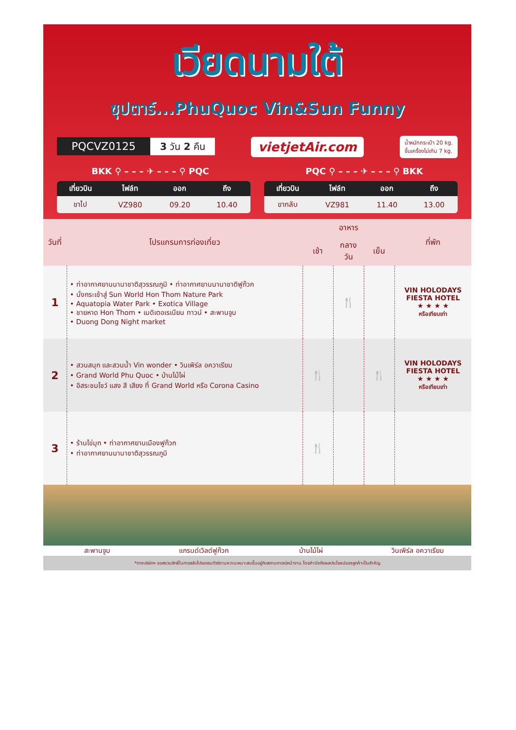เวียดนามใต้
ซุปตาร์...PhuQuoc Vin&Sun Funny
PQCVZ0125 3 วัน 2 คืน vietjetAir.com น้ำหนักกระเป๋า 20 kg.
ขึ้นเครื่องไม่เกิน 7 kg.
BKK ⚲ – – – ✈ – – – ⚲ PQC PQC ⚲ – – – ✈ – – – ⚲ BKK
| เที่ยวบิน | ไฟล์ท | ออก | ถึง |
| --- | --- | --- | --- |
| ขาไป | VZ980 | 09.20 | 10.40 |
| เที่ยวบิน | ไฟล์ท | ออก | ถึง |
| --- | --- | --- | --- |
| ขากลับ | VZ981 | 11.40 | 13.00 |
| วันที่ | โปรแกรมการท่องเที่ยว | อาหาร | | | ที่พัก |
| --- | --- | --- | --- | --- | --- |
| | | เช้า | กลางวัน | เย็น | |
| 1 | • ท่าอากาศยานนานาชาติสุวรรณภูมิ • ท่าอากาศยานนานาชาติฟูก๊วก • นั่งกระเช้าสู่ Sun World Hon Thom Nature Park • Aquatopia Water Park • Exotica Village • ชายหาด Hon Thom • เมดิเตอเรเนียน ทาวน์ • สะพานจูบ • Duong Dong Night market | | 🍴 | | VIN HOLODAYS FIESTA HOTEL ★ ★ ★ ★ หรือเทียบเท่า |
| 2 | • สวนสนุก และสวนน้ำ Vin wonder • วินเพิร์ล อควาเรียม • Grand World Phu Quoc • บ้านไม้ไผ่ • อิสระชมโชว์ แสง สี เสียง ที่ Grand World หรือ Corona Casino | 🍴 | | 🍴 | VIN HOLODAYS FIESTA HOTEL ★ ★ ★ ★ หรือเทียบเท่า |
| 3 | • ร้านไข่มุก • ท่าอากาศยานเมืองฟูก๊วก • ท่าอากาศยานนานาชาติสุวรรณภูมิ | 🍴 | | | |
สะพานจูบ แกรนด์เวิลด์ฟูก๊วก บ้านไม้ไผ่ วินเพิร์ล อควาเรียม
*ทางบริษัทฯ ขอสงวนสิทธิ์ในการสลับโปรแกรมทัวร์ตามความเหมาะสมขึ้นอยู่กับสถานการณ์หน้างาน โดยคำนึงถึงผลประโยชน์ของลูกค้าเป็นสำคัญ